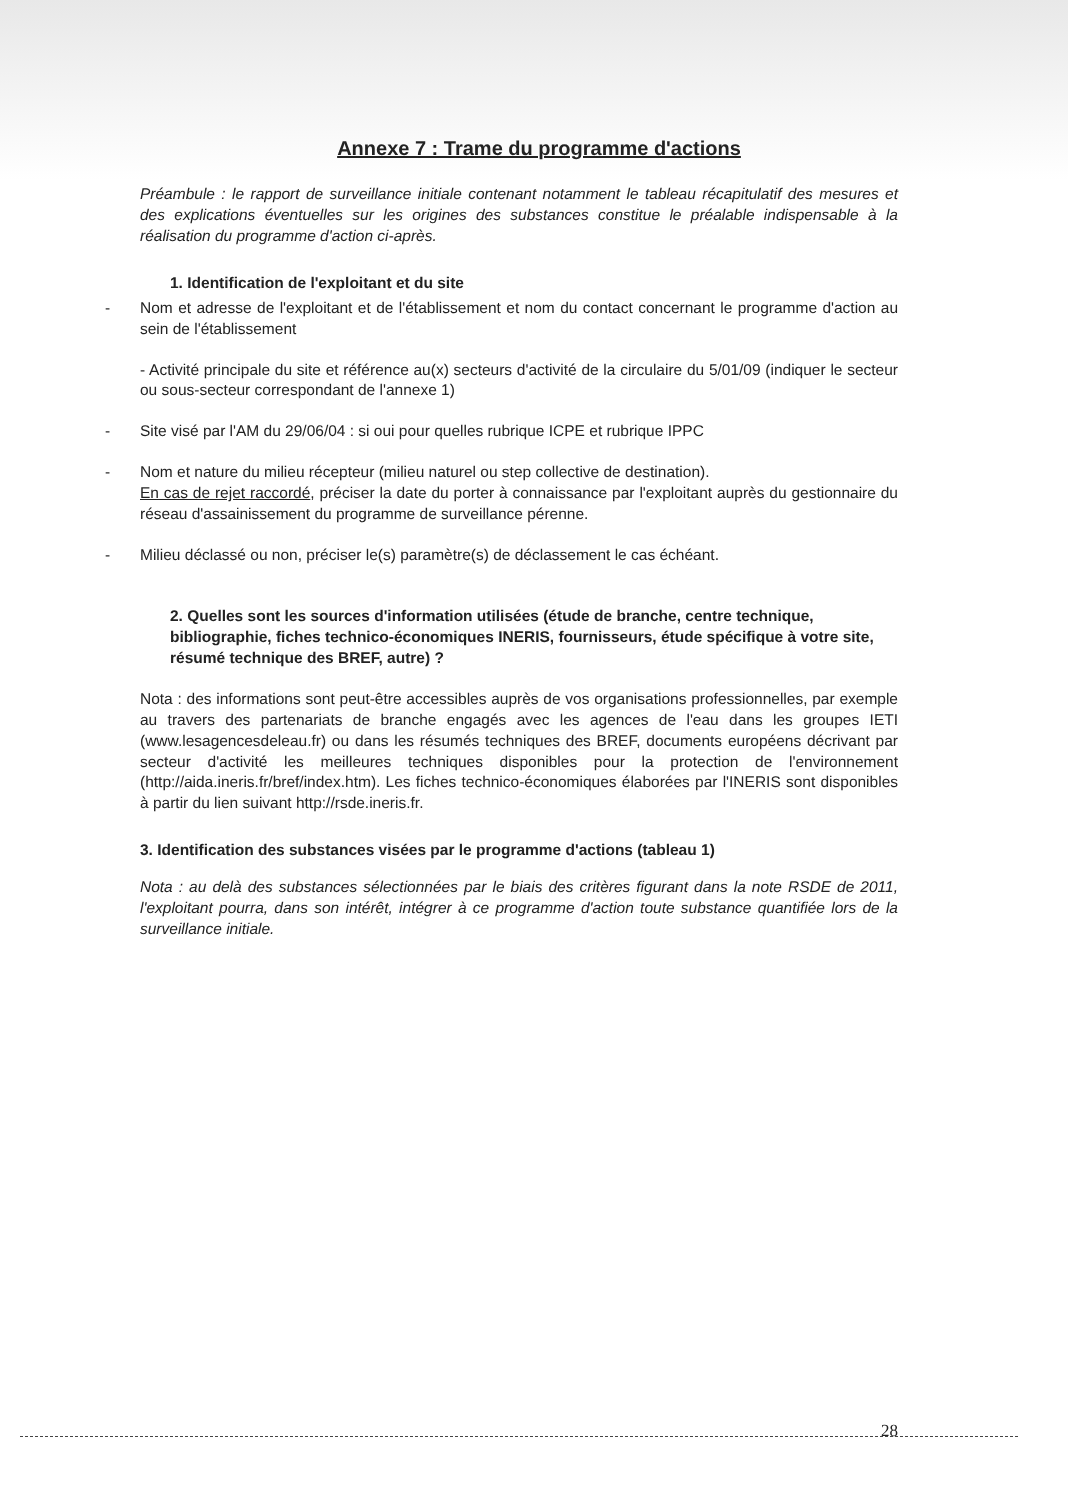Annexe 7 : Trame du programme d'actions
Préambule : le rapport de surveillance initiale contenant notamment le tableau récapitulatif des mesures et des explications éventuelles sur les origines des substances constitue le préalable indispensable à la réalisation du programme d'action ci-après.
1. Identification de l'exploitant et du site
- Nom et adresse de l'exploitant et de l'établissement et nom du contact concernant le programme d'action au sein de l'établissement
- Activité principale du site et référence au(x) secteurs d'activité de la circulaire du 5/01/09 (indiquer le secteur ou sous-secteur correspondant de l'annexe 1)
- Site visé par l'AM du 29/06/04 : si oui pour quelles rubrique ICPE et rubrique IPPC
- Nom et nature du milieu récepteur (milieu naturel ou step collective de destination).
En cas de rejet raccordé, préciser la date du porter à connaissance par l'exploitant auprès du gestionnaire du réseau d'assainissement du programme de surveillance pérenne.
- Milieu déclassé ou non, préciser le(s) paramètre(s) de déclassement le cas échéant.
2. Quelles sont les sources d'information utilisées (étude de branche, centre technique, bibliographie, fiches technico-économiques INERIS, fournisseurs, étude spécifique à votre site, résumé technique des BREF, autre) ?
Nota : des informations sont peut-être accessibles auprès de vos organisations professionnelles, par exemple au travers des partenariats de branche engagés avec les agences de l'eau dans les groupes IETI (www.lesagencesdeleau.fr) ou dans les résumés techniques des BREF, documents européens décrivant par secteur d'activité les meilleures techniques disponibles pour la protection de l'environnement (http://aida.ineris.fr/bref/index.htm). Les fiches technico-économiques élaborées par l'INERIS sont disponibles à partir du lien suivant http://rsde.ineris.fr.
3. Identification des substances visées par le programme d'actions (tableau 1)
Nota : au delà des substances sélectionnées par le biais des critères figurant dans la note RSDE de 2011, l'exploitant pourra, dans son intérêt, intégrer à ce programme d'action toute substance quantifiée lors de la surveillance initiale.
28